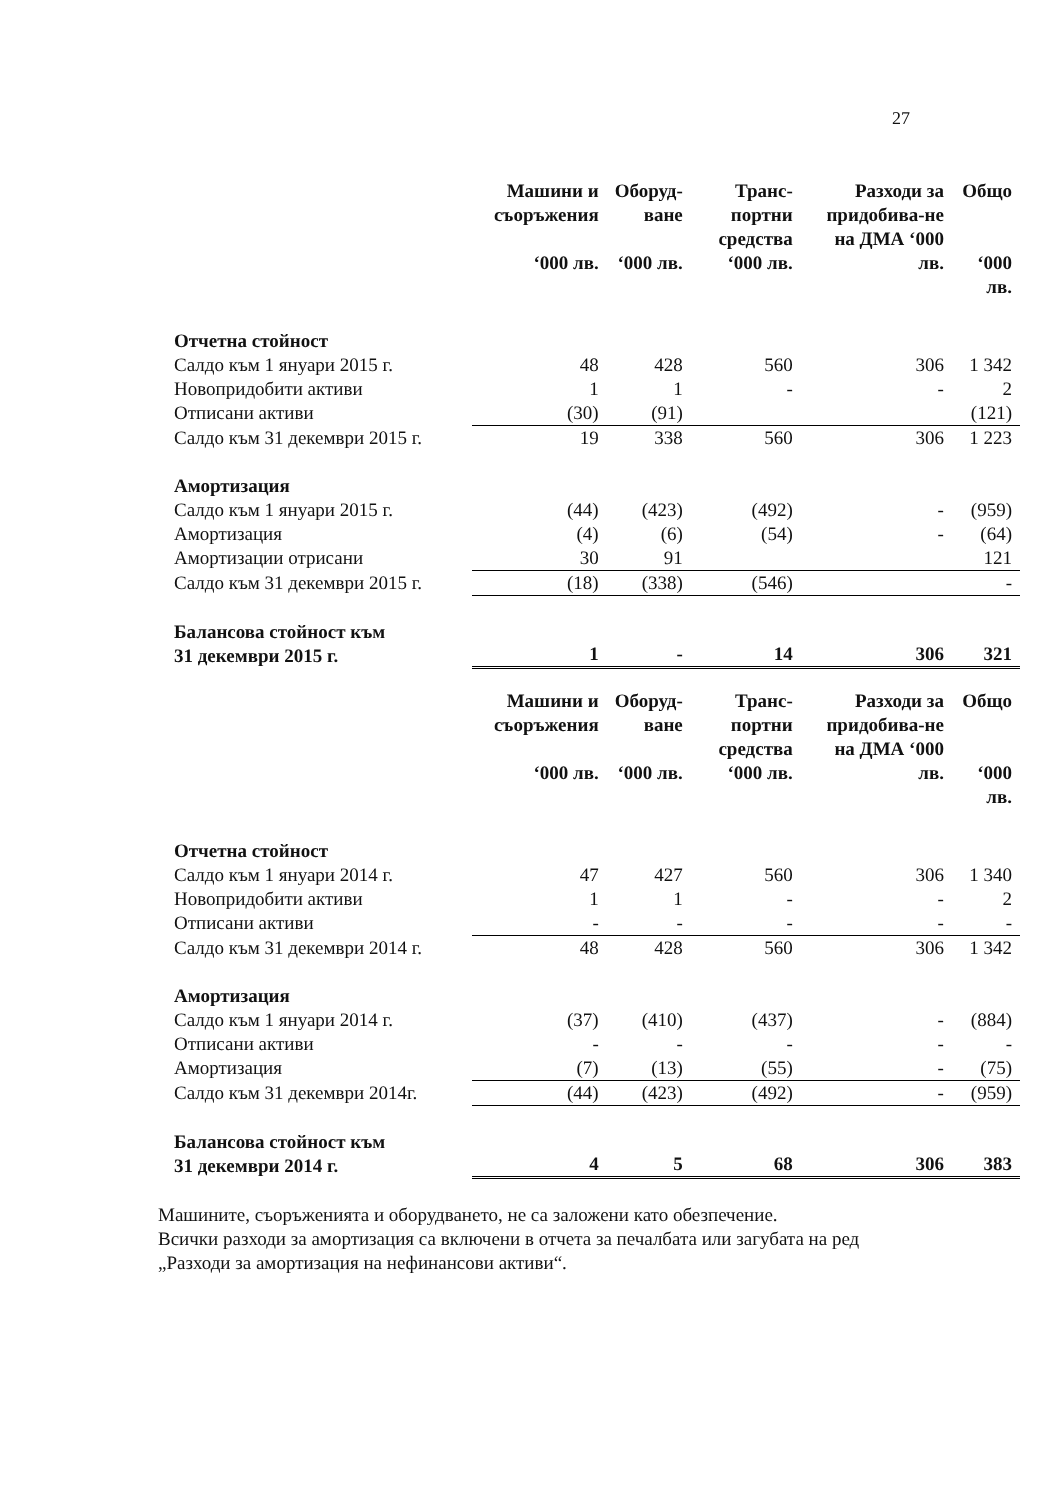27
| | Машини и съоръжения ‘000 лв. | Оборуд- ване ‘000 лв. | Транс- портни средства ‘000 лв. | Разходи за придобива-не на ДМА ‘000 лв. | Общо ‘000 лв. |
| --- | --- | --- | --- | --- | --- |
| Отчетна стойност | | | | | |
| Салдо към 1 януари 2015 г. | 48 | 428 | 560 | 306 | 1 342 |
| Новопридобити активи | 1 | 1 | - | - | 2 |
| Отписани активи | (30) | (91) | | | (121) |
| Салдо към 31 декември 2015 г. | 19 | 338 | 560 | 306 | 1 223 |
| Амортизация | | | | | |
| Салдо към 1 януари 2015 г. | (44) | (423) | (492) | - | (959) |
| Амортизация | (4) | (6) | (54) | - | (64) |
| Амортизации отрисани | 30 | 91 | | | 121 |
| Салдо към 31 декември 2015 г. | (18) | (338) | (546) | | - |
| Балансова стойност към 31 декември 2015 г. | 1 | - | 14 | 306 | 321 |
| | Машини и съоръжения ‘000 лв. | Оборуд- ване ‘000 лв. | Транс- портни средства ‘000 лв. | Разходи за придобива-не на ДМА ‘000 лв. | Общо ‘000 лв. |
| --- | --- | --- | --- | --- | --- |
| Отчетна стойност | | | | | |
| Салдо към 1 януари 2014 г. | 47 | 427 | 560 | 306 | 1 340 |
| Новопридобити активи | 1 | 1 | - | - | 2 |
| Отписани активи | - | - | - | - | - |
| Салдо към 31 декември 2014 г. | 48 | 428 | 560 | 306 | 1 342 |
| Амортизация | | | | | |
| Салдо към 1 януари 2014 г. | (37) | (410) | (437) | - | (884) |
| Отписани активи | - | - | - | - | - |
| Амортизация | (7) | (13) | (55) | - | (75) |
| Салдо към 31 декември 2014г. | (44) | (423) | (492) | - | (959) |
| Балансова стойност към 31 декември 2014 г. | 4 | 5 | 68 | 306 | 383 |
Машините, съоръженията и оборудването, не са заложени като обезпечение.
Всички разходи за амортизация са включени в отчета за печалбата или загубата на ред „Разходи за амортизация на нефинансови активи“.